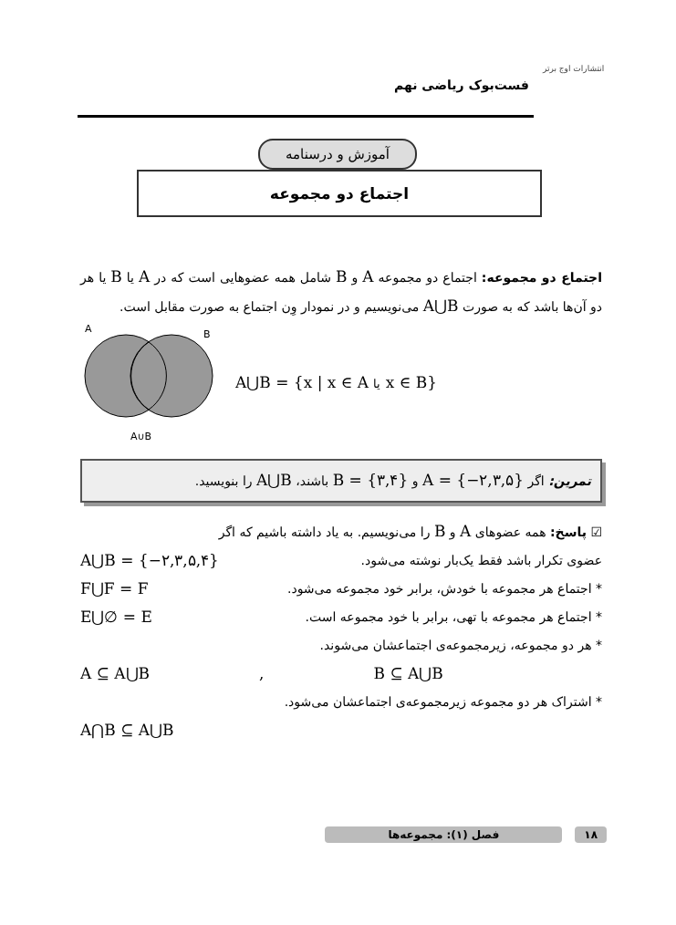انتشارات اوج برتر
فست‌بوک ریاضی نهم
آموزش و درسنامه
اجتماع دو مجموعه
اجتماع دو مجموعه: اجتماع دو مجموعه A و B شامل همه عضوهایی است که در A یا B یا هر دو آن‌ها باشد که به صورت A⋃B می‌نویسیم و در نمودار وِن اجتماع به صورت مقابل است.
A
B
A∪B
A⋃B = {x | x ∈ A یا x ∈ B}
تمرین: اگر A = {−۲,۳,۵} و B = {۳,۴} باشند، A⋃B را بنویسید.
☑ پاسخ: همه عضوهای A و B را می‌نویسیم. به یاد داشته باشیم که اگر
عضوی تکرار باشد فقط یک‌بار نوشته می‌شود. A⋃B = {−۲,۳,۵,۴}
* اجتماع هر مجموعه با خودش، برابر خود مجموعه می‌شود. F⋃F = F
* اجتماع هر مجموعه با تهی، برابر با خود مجموعه است. E⋃∅ = E
* هر دو مجموعه، زیرمجموعه‌ی اجتماعشان می‌شوند.
A ⊆ A⋃B , B ⊆ A⋃B
* اشتراک هر دو مجموعه زیرمجموعه‌ی اجتماعشان می‌شود.
A⋂B ⊆ A⋃B
۱۸ فصل (۱): مجموعه‌ها